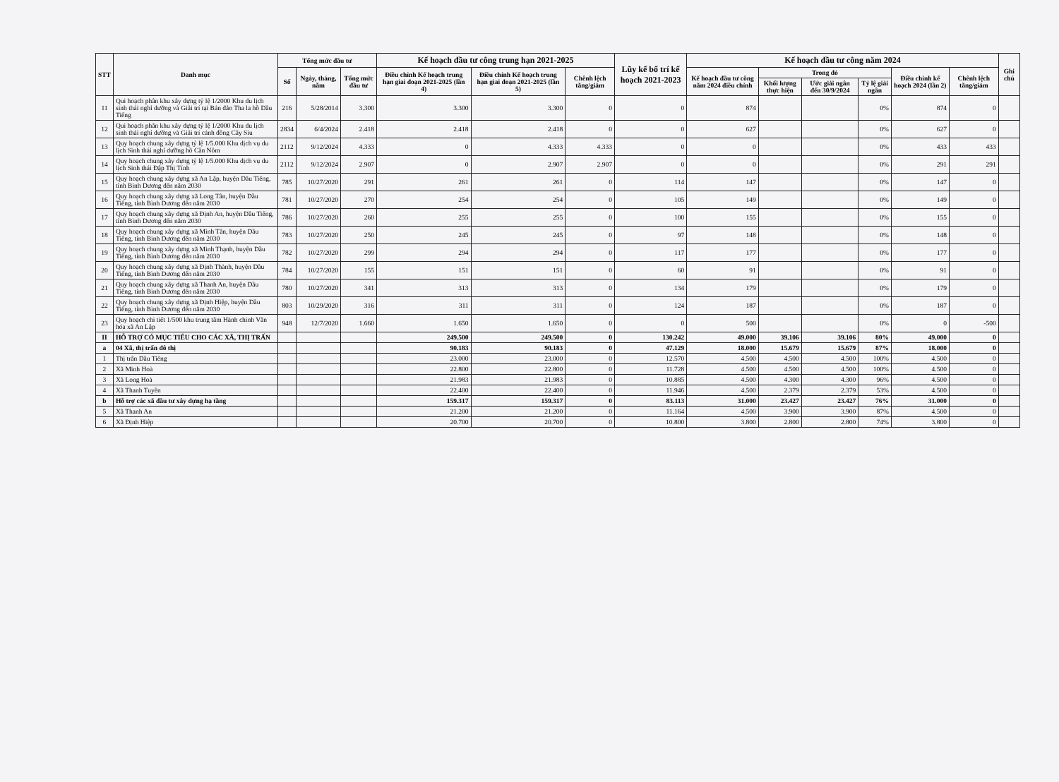| STT | Danh mục | Tổng mức đầu tư | | | Kế hoạch đầu tư công trung hạn 2021-2025 | | | Lũy kế bố trí kế hoạch 2021-2023 | Kế hoạch đầu tư công năm 2024 | | | | | | Ghi chú |
| --- | --- | --- | --- | --- | --- | --- | --- | --- | --- | --- | --- | --- | --- | --- | --- |
| | | Số | Ngày, tháng, năm | Tổng mức đầu tư | Điều chỉnh Kế hoạch trung hạn giai đoạn 2021-2025 (lần 4) | Điều chỉnh Kế hoạch trung hạn giai đoạn 2021-2025 (lần 5) | Chênh lệch tăng/giảm | | Kế hoạch đầu tư công năm 2024 điều chỉnh | Trong đó | | | Điều chỉnh kế hoạch 2024 (lần 2) | Chênh lệch tăng/giảm | |
| | | | | | | | | | | Khối lượng thực hiện | Ước giải ngân đến 30/9/2024 | Tỷ lệ giải ngân | | | |
| 11 | Qui hoạch phân khu xây dựng tỷ lệ 1/2000 Khu du lịch sinh thái nghỉ dưỡng và Giải trí tại Bán đảo Tha la hồ Dầu Tiếng | 216 | 5/28/2014 | 3.300 | 3.300 | 3.300 | 0 | 0 | 874 | | | 0% | 874 | 0 | |
| 12 | Qui hoạch phân khu xây dựng tỷ lệ 1/2000 Khu du lịch sinh thái nghỉ dưỡng và Giải trí cánh đồng Cây Sìu | 2834 | 6/4/2024 | 2.418 | 2.418 | 2.418 | 0 | 0 | 627 | | | 0% | 627 | 0 | |
| 13 | Quy hoạch chung xây dựng tỷ lệ 1/5.000 Khu dịch vụ du lịch Sinh thái nghỉ dưỡng hồ Cần Nôm | 2112 | 9/12/2024 | 4.333 | 0 | 4.333 | 4.333 | 0 | 0 | | | 0% | 433 | 433 | |
| 14 | Quy hoạch chung xây dựng tỷ lệ 1/5.000 Khu dịch vụ du lịch Sinh thái Đập Thị Tính | 2112 | 9/12/2024 | 2.907 | 0 | 2.907 | 2.907 | 0 | 0 | | | 0% | 291 | 291 | |
| 15 | Quy hoạch chung xây dựng xã An Lập, huyện Dầu Tiếng, tỉnh Bình Dương đến năm 2030 | 785 | 10/27/2020 | 291 | 261 | 261 | 0 | 114 | 147 | | | 0% | 147 | 0 | |
| 16 | Quy hoạch chung xây dựng xã Long Tân, huyện Dầu Tiếng, tỉnh Bình Dương đến năm 2030 | 781 | 10/27/2020 | 270 | 254 | 254 | 0 | 105 | 149 | | | 0% | 149 | 0 | |
| 17 | Quy hoạch chung xây dựng xã Định An, huyện Dầu Tiếng, tỉnh Bình Dương đến năm 2030 | 786 | 10/27/2020 | 260 | 255 | 255 | 0 | 100 | 155 | | | 0% | 155 | 0 | |
| 18 | Quy hoạch chung xây dựng xã Minh Tân, huyện Dầu Tiếng, tỉnh Bình Dương đến năm 2030 | 783 | 10/27/2020 | 250 | 245 | 245 | 0 | 97 | 148 | | | 0% | 148 | 0 | |
| 19 | Quy hoạch chung xây dựng xã Minh Thạnh, huyện Dầu Tiếng, tỉnh Bình Dương đến năm 2030 | 782 | 10/27/2020 | 299 | 294 | 294 | 0 | 117 | 177 | | | 0% | 177 | 0 | |
| 20 | Quy hoạch chung xây dựng xã Định Thành, huyện Dầu Tiếng, tỉnh Bình Dương đến năm 2030 | 784 | 10/27/2020 | 155 | 151 | 151 | 0 | 60 | 91 | | | 0% | 91 | 0 | |
| 21 | Quy hoạch chung xây dựng xã Thanh An, huyện Dầu Tiếng, tỉnh Bình Dương đến năm 2030 | 780 | 10/27/2020 | 341 | 313 | 313 | 0 | 134 | 179 | | | 0% | 179 | 0 | |
| 22 | Quy hoạch chung xây dựng xã Định Hiệp, huyện Dầu Tiếng, tỉnh Bình Dương đến năm 2030 | 803 | 10/29/2020 | 316 | 311 | 311 | 0 | 124 | 187 | | | 0% | 187 | 0 | |
| 23 | Quy hoạch chi tiết 1/500 khu trung tâm Hành chính Văn hóa xã An Lập | 948 | 12/7/2020 | 1.660 | 1.650 | 1.650 | 0 | 0 | 500 | | | 0% | 0 | -500 | |
| II | HỖ TRỢ CÓ MỤC TIÊU CHO CÁC XÃ, THỊ TRẤN | | | | 249.500 | 249.500 | 0 | 130.242 | 49.000 | 39.106 | 39.106 | 80% | 49.000 | 0 | |
| a | 04 Xã, thị trấn đô thị | | | | 90.183 | 90.183 | 0 | 47.129 | 18.000 | 15.679 | 15.679 | 87% | 18.000 | 0 | |
| 1 | Thị trấn Dầu Tiếng | | | | 23.000 | 23.000 | 0 | 12.570 | 4.500 | 4.500 | 4.500 | 100% | 4.500 | 0 | |
| 2 | Xã Minh Hoà | | | | 22.800 | 22.800 | 0 | 11.728 | 4.500 | 4.500 | 4.500 | 100% | 4.500 | 0 | |
| 3 | Xã Long Hoà | | | | 21.983 | 21.983 | 0 | 10.885 | 4.500 | 4.300 | 4.300 | 96% | 4.500 | 0 | |
| 4 | Xã Thanh Tuyền | | | | 22.400 | 22.400 | 0 | 11.946 | 4.500 | 2.379 | 2.379 | 53% | 4.500 | 0 | |
| b | Hỗ trợ các xã đầu tư xây dựng hạ tầng | | | | 159.317 | 159.317 | 0 | 83.113 | 31.000 | 23.427 | 23.427 | 76% | 31.000 | 0 | |
| 5 | Xã Thanh An | | | | 21.200 | 21.200 | 0 | 11.164 | 4.500 | 3.900 | 3.900 | 87% | 4.500 | 0 | |
| 6 | Xã Định Hiệp | | | | 20.700 | 20.700 | 0 | 10.800 | 3.800 | 2.800 | 2.800 | 74% | 3.800 | 0 | |